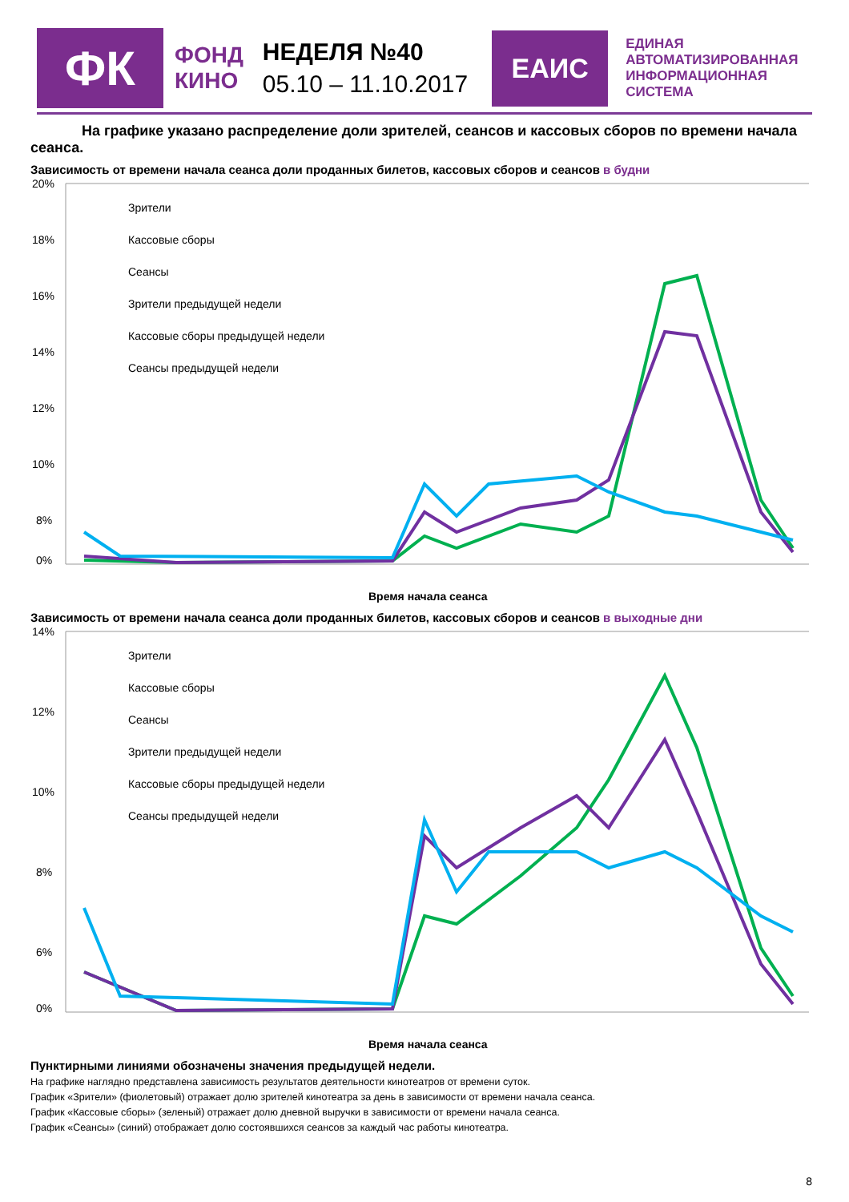ФК
ФОНД
КИНО
НЕДЕЛЯ №40
05.10 – 11.10.2017
ЕАИС
ЕДИНАЯ
АВТОМАТИЗИРОВАННАЯ
ИНФОРМАЦИОННАЯ
СИСТЕМА
На графике указано распределение доли зрителей, сеансов и кассовых сборов по времени начала сеанса.
Зависимость от времени начала сеанса доли проданных билетов, кассовых сборов и сеансов в будни
20%
18%
16%
14%
12%
10%
8%
0%
Время начала сеанса
Зрители
Кассовые сборы
Сеансы
Зрители предыдущей недели
Кассовые сборы предыдущей недели
Сеансы предыдущей недели
Зависимость от времени начала сеанса доли проданных билетов, кассовых сборов и сеансов в выходные дни
14%
12%
10%
8%
6%
0%
Время начала сеанса
Зрители
Кассовые сборы
Сеансы
Зрители предыдущей недели
Кассовые сборы предыдущей недели
Сеансы предыдущей недели
Пунктирными линиями обозначены значения предыдущей недели.
На графике наглядно представлена зависимость результатов деятельности кинотеатров от времени суток.
График «Зрители» (фиолетовый) отражает долю зрителей кинотеатра за день в зависимости от времени начала сеанса.
График «Кассовые сборы» (зеленый) отражает долю дневной выручки в зависимости от времени начала сеанса.
График «Сеансы» (синий) отображает долю состоявшихся сеансов за каждый час работы кинотеатра.
8